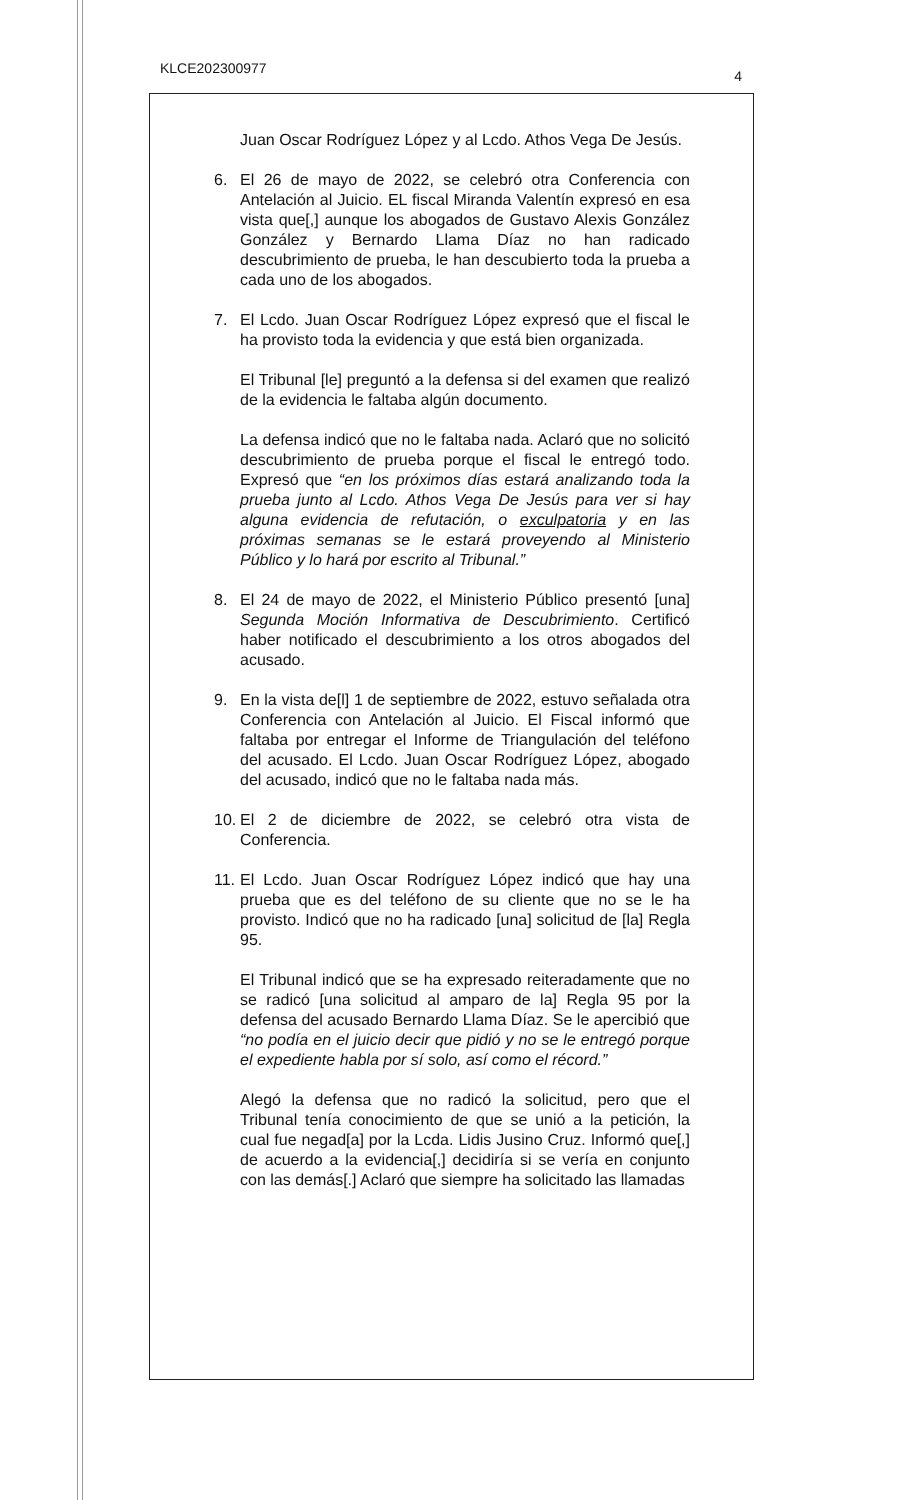KLCE202300977 4
Juan Oscar Rodríguez López y al Lcdo. Athos Vega De Jesús.
6. El 26 de mayo de 2022, se celebró otra Conferencia con Antelación al Juicio. EL fiscal Miranda Valentín expresó en esa vista que[,] aunque los abogados de Gustavo Alexis González González y Bernardo Llama Díaz no han radicado descubrimiento de prueba, le han descubierto toda la prueba a cada uno de los abogados.
7. El Lcdo. Juan Oscar Rodríguez López expresó que el fiscal le ha provisto toda la evidencia y que está bien organizada.
El Tribunal [le] preguntó a la defensa si del examen que realizó de la evidencia le faltaba algún documento.
La defensa indicó que no le faltaba nada. Aclaró que no solicitó descubrimiento de prueba porque el fiscal le entregó todo. Expresó que “en los próximos días estará analizando toda la prueba junto al Lcdo. Athos Vega De Jesús para ver si hay alguna evidencia de refutación, o exculpatoria y en las próximas semanas se le estará proveyendo al Ministerio Público y lo hará por escrito al Tribunal.”
8. El 24 de mayo de 2022, el Ministerio Público presentó [una] Segunda Moción Informativa de Descubrimiento. Certificó haber notificado el descubrimiento a los otros abogados del acusado.
9. En la vista de[l] 1 de septiembre de 2022, estuvo señalada otra Conferencia con Antelación al Juicio. El Fiscal informó que faltaba por entregar el Informe de Triangulación del teléfono del acusado. El Lcdo. Juan Oscar Rodríguez López, abogado del acusado, indicó que no le faltaba nada más.
10. El 2 de diciembre de 2022, se celebró otra vista de Conferencia.
11. El Lcdo. Juan Oscar Rodríguez López indicó que hay una prueba que es del teléfono de su cliente que no se le ha provisto. Indicó que no ha radicado [una] solicitud de [la] Regla 95.
El Tribunal indicó que se ha expresado reiteradamente que no se radicó [una solicitud al amparo de la] Regla 95 por la defensa del acusado Bernardo Llama Díaz. Se le apercibió que “no podía en el juicio decir que pidió y no se le entregó porque el expediente habla por sí solo, así como el récord.”
Alegó la defensa que no radicó la solicitud, pero que el Tribunal tenía conocimiento de que se unió a la petición, la cual fue negad[a] por la Lcda. Lidis Jusino Cruz. Informó que[,] de acuerdo a la evidencia[,] decidiría si se vería en conjunto con las demás[.] Aclaró que siempre ha solicitado las llamadas